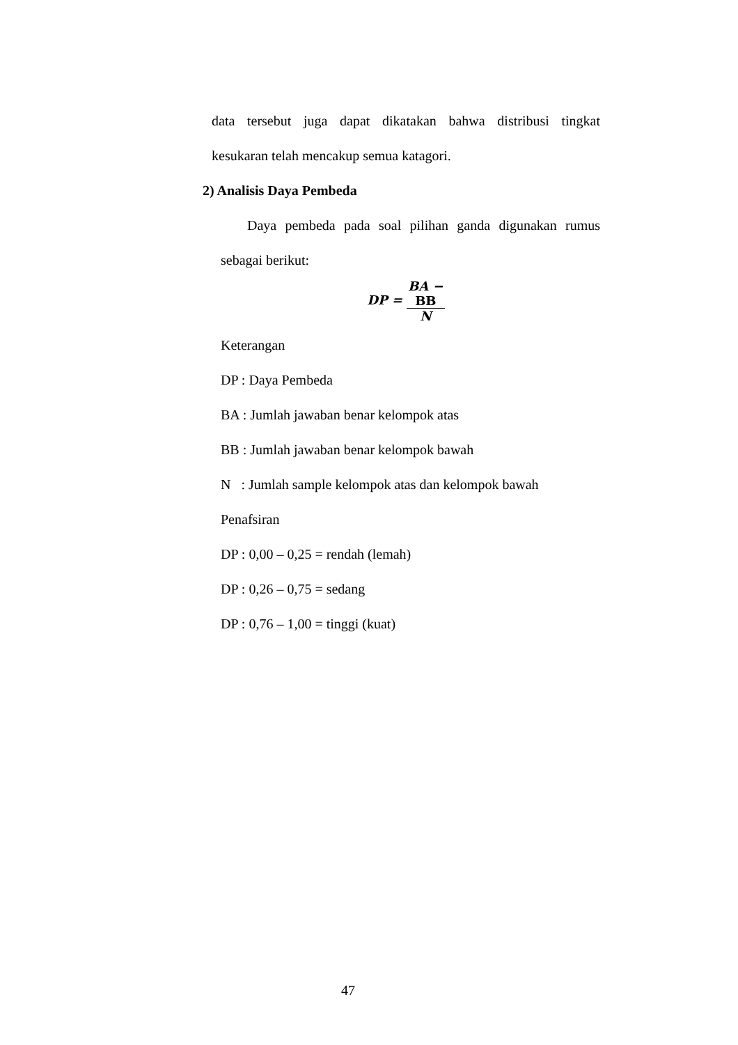data tersebut juga dapat dikatakan bahwa distribusi tingkat
kesukaran telah mencakup semua katagori.
2) Analisis Daya Pembeda
Daya pembeda pada soal pilihan ganda digunakan rumus
sebagai berikut:
DP = BA −
BB N
Keterangan
DP : Daya Pembeda
BA : Jumlah jawaban benar kelompok atas
BB : Jumlah jawaban benar kelompok bawah
N : Jumlah sample kelompok atas dan kelompok bawah
Penafsiran
DP : 0,00 – 0,25 = rendah (lemah)
DP : 0,26 – 0,75 = sedang
DP : 0,76 – 1,00 = tinggi (kuat)
47